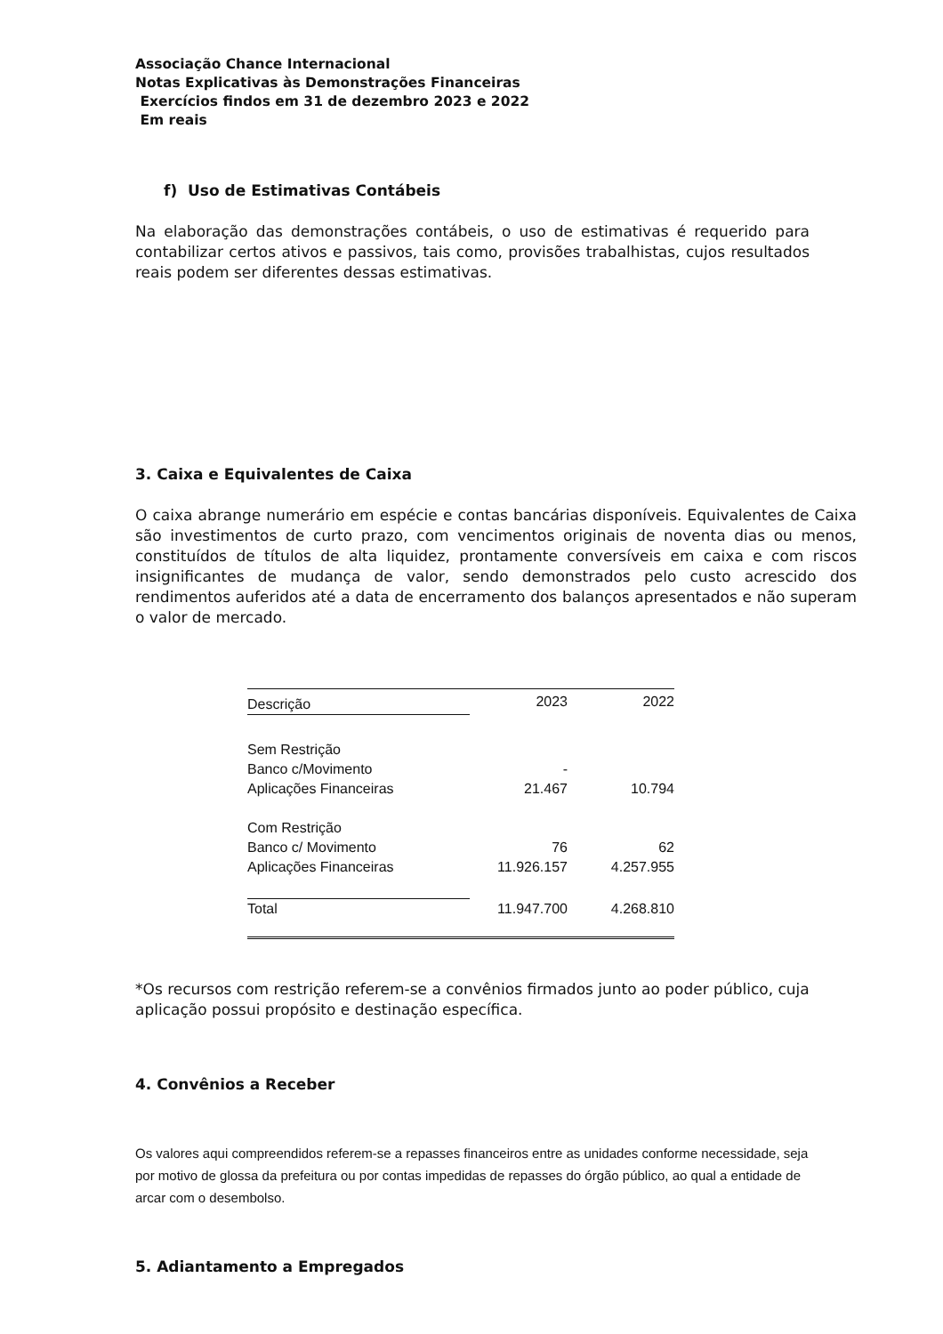Associação Chance Internacional
Notas Explicativas às Demonstrações Financeiras
Exercícios findos em 31 de dezembro 2023 e 2022
Em reais
f) Uso de Estimativas Contábeis
Na elaboração das demonstrações contábeis, o uso de estimativas é requerido para contabilizar certos ativos e passivos, tais como, provisões trabalhistas, cujos resultados reais podem ser diferentes dessas estimativas.
3. Caixa e Equivalentes de Caixa
O caixa abrange numerário em espécie e contas bancárias disponíveis. Equivalentes de Caixa são investimentos de curto prazo, com vencimentos originais de noventa dias ou menos, constituídos de títulos de alta liquidez, prontamente conversíveis em caixa e com riscos insignificantes de mudança de valor, sendo demonstrados pelo custo acrescido dos rendimentos auferidos até a data de encerramento dos balanços apresentados e não superam o valor de mercado.
| Descrição | 2023 | 2022 |
| --- | --- | --- |
| Sem Restrição | | |
| Banco c/Movimento | - | |
| Aplicações Financeiras | 21.467 | 10.794 |
| Com Restrição | | |
| Banco c/ Movimento | 76 | 62 |
| Aplicações Financeiras | 11.926.157 | 4.257.955 |
| Total | 11.947.700 | 4.268.810 |
*Os recursos com restrição referem-se a convênios firmados junto ao poder público, cuja aplicação possui propósito e destinação específica.
4. Convênios a Receber
Os valores aqui compreendidos referem-se a repasses financeiros entre as unidades conforme necessidade, seja por motivo de glossa da prefeitura ou por contas impedidas de repasses do órgão público, ao qual a entidade de arcar com o desembolso.
5. Adiantamento a Empregados